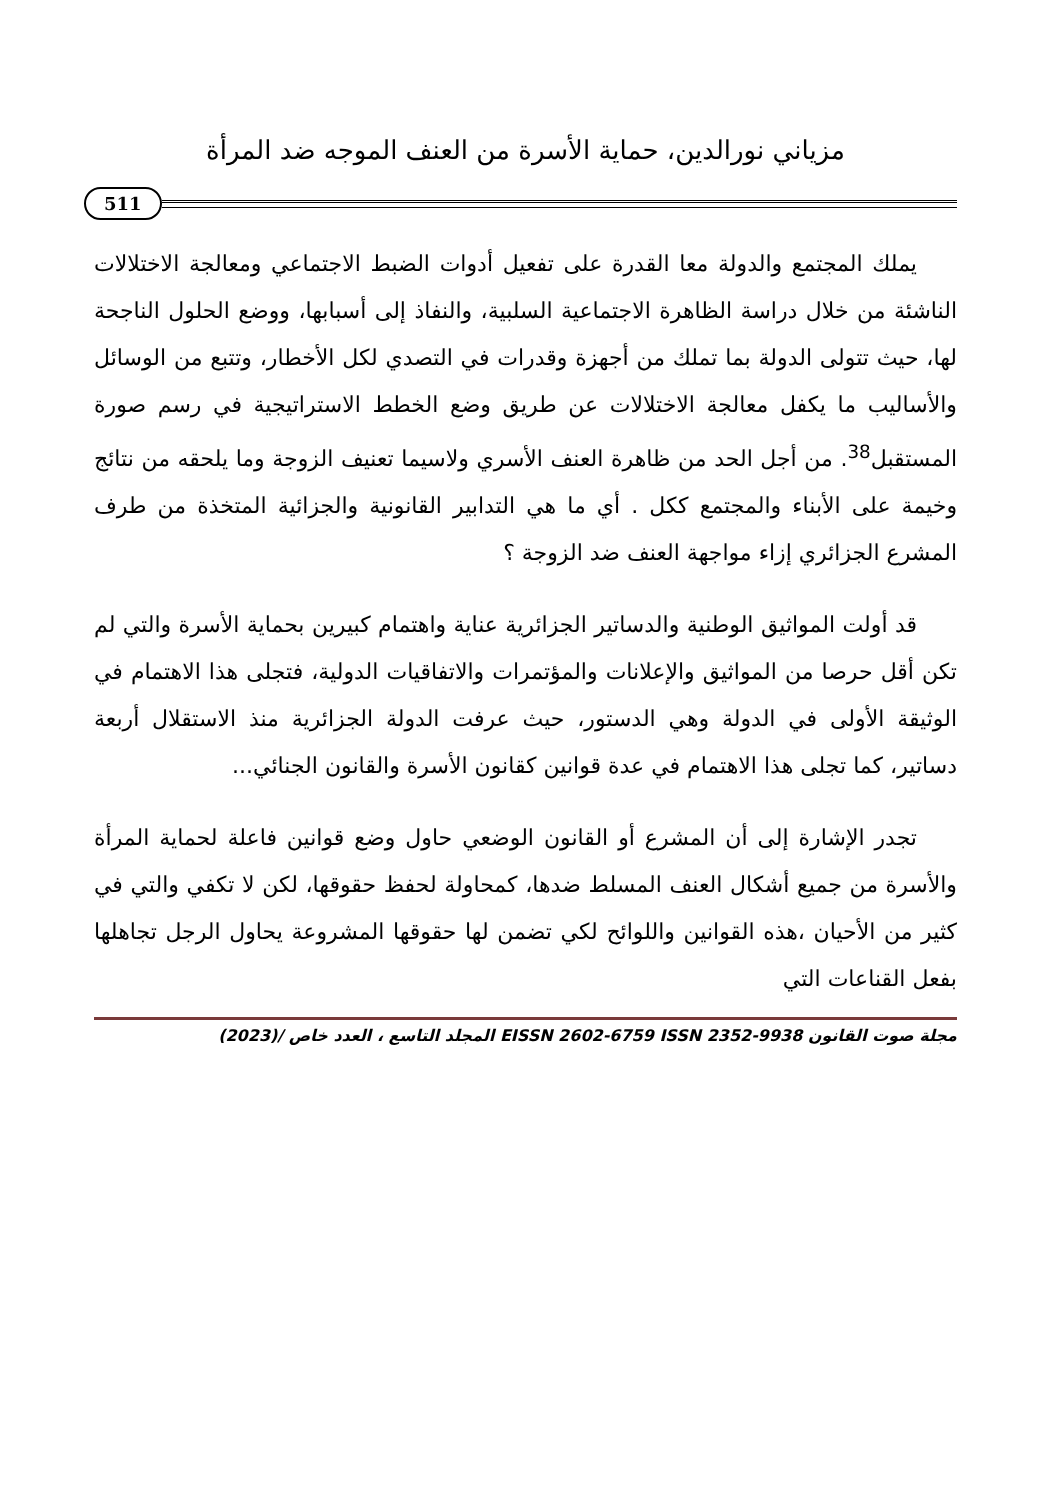مزياني نورالدين، حماية الأسرة من العنف الموجه ضد المرأة
511
يملك المجتمع والدولة معا القدرة على تفعيل أدوات الضبط الاجتماعي ومعالجة الاختلالات الناشئة من خلال دراسة الظاهرة الاجتماعية السلبية، والنفاذ إلى أسبابها، ووضع الحلول الناجحة لها، حيث تتولى الدولة بما تملك من أجهزة وقدرات في التصدي لكل الأخطار، وتتبع من الوسائل والأساليب ما يكفل معالجة الاختلالات عن طريق وضع الخطط الاستراتيجية في رسم صورة المستقبل<sup>38</sup>. من أجل الحد من ظاهرة العنف الأسري ولاسيما تعنيف الزوجة وما يلحقه من نتائج وخيمة على الأبناء والمجتمع ككل . أي ما هي التدابير القانونية والجزائية المتخذة من طرف المشرع الجزائري إزاء مواجهة العنف ضد الزوجة ؟
قد أولت المواثيق الوطنية والدساتير الجزائرية عناية واهتمام كبيرين بحماية الأسرة والتي لم تكن أقل حرصا من المواثيق والإعلانات والمؤتمرات والاتفاقيات الدولية، فتجلى هذا الاهتمام في الوثيقة الأولى في الدولة وهي الدستور، حيث عرفت الدولة الجزائرية منذ الاستقلال أربعة دساتير، كما تجلى هذا الاهتمام في عدة قوانين كقانون الأسرة والقانون الجنائي...
تجدر الإشارة إلى أن المشرع أو القانون الوضعي حاول وضع قوانين فاعلة لحماية المرأة والأسرة من جميع أشكال العنف المسلط ضدها، كمحاولة لحفظ حقوقها، لكن لا تكفي والتي في كثير من الأحيان ،هذه القوانين واللوائح لكي تضمن لها حقوقها المشروعة يحاول الرجل تجاهلها بفعل القناعات التي
مجلة صوت القانون EISSN 2602-6759 ISSN 2352-9938 المجلد التاسع ، العدد خاص /(2023)